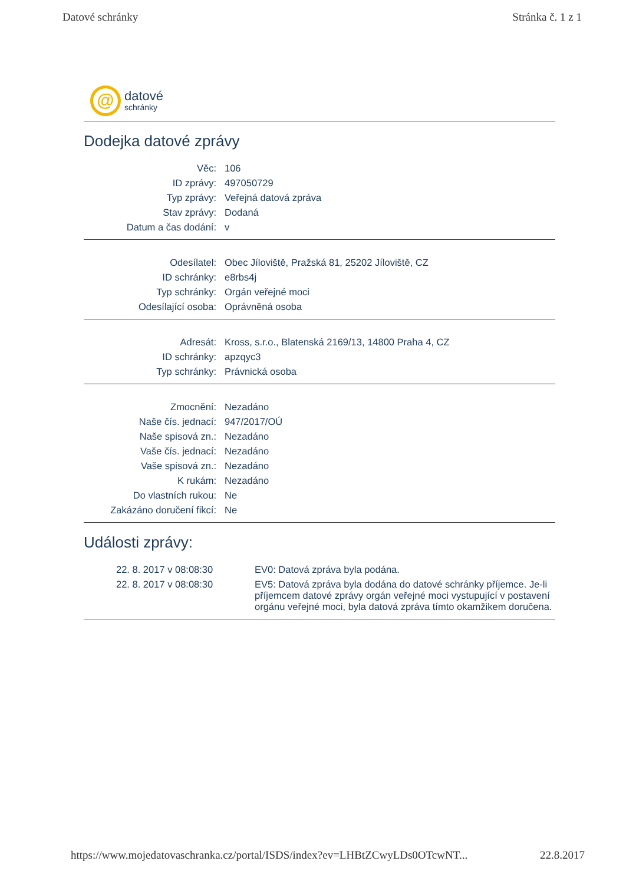Datové schránky Stránka č. 1 z 1
@
datové
schránky
Dodejka datové zprávy
| Věc: | 106 |
| ID zprávy: | 497050729 |
| Typ zprávy: | Veřejná datová zpráva |
| Stav zprávy: | Dodaná |
| Datum a čas dodání: | v |
| Odesílatel: | Obec Jíloviště, Pražská 81, 25202 Jíloviště, CZ |
| ID schránky: | e8rbs4j |
| Typ schránky: | Orgán veřejné moci |
| Odesílající osoba: | Oprávněná osoba |
| Adresát: | Kross, s.r.o., Blatenská 2169/13, 14800 Praha 4, CZ |
| ID schránky: | apzqyc3 |
| Typ schránky: | Právnická osoba |
| Zmocnění: | Nezadáno |
| Naše čís. jednací: | 947/2017/OÚ |
| Naše spisová zn.: | Nezadáno |
| Vaše čís. jednací: | Nezadáno |
| Vaše spisová zn.: | Nezadáno |
| K rukám: | Nezadáno |
| Do vlastních rukou: | Ne |
| Zakázáno doručení fikcí: | Ne |
Události zprávy:
| 22. 8. 2017 v 08:08:30 | EV0: Datová zpráva byla podána. |
| 22. 8. 2017 v 08:08:30 | EV5: Datová zpráva byla dodána do datové schránky příjemce. Je-li příjemcem datové zprávy orgán veřejné moci vystupující v postavení orgánu veřejné moci, byla datová zpráva tímto okamžikem doručena. |
https://www.mojedatovaschranka.cz/portal/ISDS/index?ev=LHBtZCwyLDs0OTcwNT... 22.8.2017